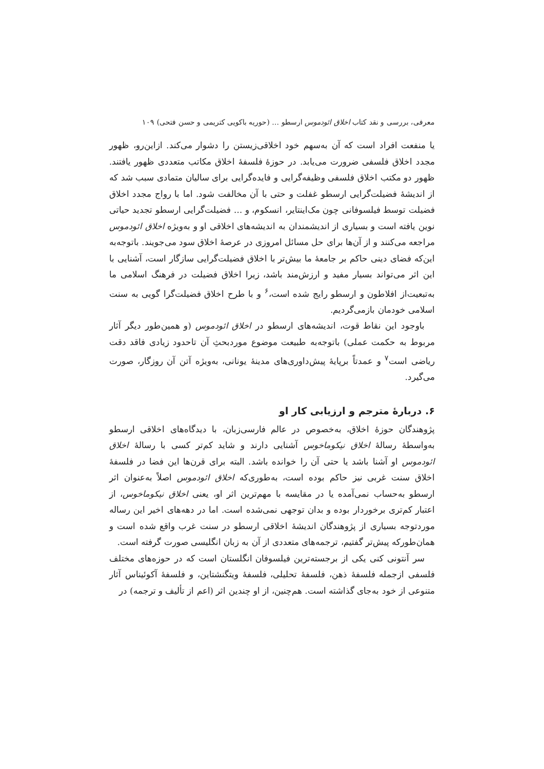معرفی، بررسی و نقد کتاب اخلاق ائودموس ارسطو … (حوریه باکویی کتریمی و حسن فتحی) ۱۰۹
یا منفعت افراد است که آن به‌سهم خود اخلاقی‌زیستن را دشوار می‌کند. ازاین‌رو، ظهور مجدد اخلاق فلسفی ضرورت می‌یابد. در حوزهٔ فلسفهٔ اخلاق مکاتب متعددی ظهور یافتند. ظهور دو مکتب اخلاق فلسفی وظیفه‌گرایی و فایده‌گرایی برای سالیان متمادی سبب شد که از اندیشهٔ فضیلت‌گرایی ارسطو غفلت و حتی با آن مخالفت شود. اما با رواج مجدد اخلاق فضیلت توسط فیلسوفانی چون مک‌اینتایر، انسکوم، و … فضیلت‌گرایی ارسطو تجدید حیاتی نوین یافته است و بسیاری از اندیشمندان به اندیشه‌های اخلاقی او و به‌ویژه اخلاق ائودموس مراجعه می‌کنند و از آن‌ها برای حل مسائل امروزی در عرصهٔ اخلاق سود می‌جویند. باتوجه‌به این‌که فضای دینی حاکم بر جامعهٔ ما بیش‌تر با اخلاق فضیلت‌گرایی سازگار است، آشنایی با این اثر می‌تواند بسیار مفید و ارزش‌مند باشد، زیرا اخلاق فضیلت در فرهنگ اسلامی ما به‌تبعیت‌از افلاطون و ارسطو رایج شده است،<sup>۶</sup> و با طرح اخلاق فضیلت‌گرا گویی به سنت اسلامی خودمان بازمی‌گردیم.
باوجود این نقاط قوت، اندیشه‌های ارسطو در اخلاق ائودموس (و همین‌طور دیگر آثار مربوط به حکمت عملی) باتوجه‌به طبیعت موضوع موردبحثِ آن تاحدود زیادی فاقد دقت ریاضی است<sup>۷</sup> و عمدتاً برپایهٔ پیش‌داوری‌های مدینهٔ یونانی، به‌ویژه آتن آن روزگار، صورت می‌گیرد.
۶. دربارهٔ مترجم و ارزیابی کار او
پژوهندگان حوزهٔ اخلاق، به‌خصوص در عالم فارسی‌زبان، با دیدگاه‌های اخلاقی ارسطو به‌واسطهٔ رسالهٔ اخلاق نیکوماخوس آشنایی دارند و شاید کم‌تر کسی با رسالهٔ اخلاق ائودموس او آشنا باشد یا حتی آن را خوانده باشد. البته برای قرن‌ها این فضا در فلسفهٔ اخلاق سنت غربی نیز حاکم بوده است، به‌طوری‌که اخلاق ائودموس اصلاً به‌عنوان اثر ارسطو به‌حساب نمی‌آمده یا در مقایسه با مهم‌ترین اثر او، یعنی اخلاق نیکوماخوس، از اعتبار کم‌تری برخوردار بوده و بدان توجهی نمی‌شده است. اما در دهه‌های اخیر این رساله موردتوجه بسیاری از پژوهندگان اندیشهٔ اخلاقی ارسطو در سنت غرب واقع شده است و همان‌طورکه پیش‌تر گفتیم، ترجمه‌های متعددی از آن به زبان انگلیسی صورت گرفته است.
سر آنتونی کنی یکی از برجسته‌ترین فیلسوفان انگلستان است که در حوزه‌های مختلف فلسفی ازجمله فلسفهٔ ذهن، فلسفهٔ تحلیلی، فلسفهٔ ویتگنشتاین، و فلسفهٔ آکوئیناس آثار متنوعی از خود به‌جای گذاشته است. هم‌چنین، از او چندین اثر (اعم از تألیف و ترجمه) در